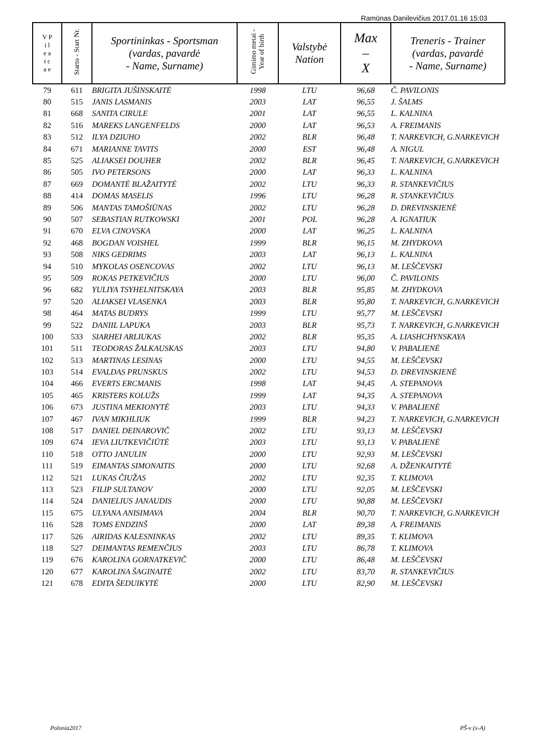Ramūnas Danilevičius 2017.01.16 15:03
| V P i l e a t c a e | Starto - Start Nr. | Sportininkas - Sportsman (vardas, pavardė - Name, Surname) | Gimimo metai - Year of birth | Valstybė Nation | Max – X | Treneris - Trainer (vardas, pavardė - Name, Surname) |
| --- | --- | --- | --- | --- | --- | --- |
| 79 | 611 | BRIGITA JUŠINSKAITĖ | 1998 | LTU | 96,68 | Č. PAVILONIS |
| 80 | 515 | JANIS LASMANIS | 2003 | LAT | 96,55 | J. ŠALMS |
| 81 | 668 | SANITA CIRULE | 2001 | LAT | 96,55 | L. KALNINA |
| 82 | 516 | MAREKS LANGENFELDS | 2000 | LAT | 96,53 | A. FREIMANIS |
| 83 | 512 | ILYA DZIUHO | 2002 | BLR | 96,48 | T. NARKEVICH, G.NARKEVICH |
| 84 | 671 | MARIANNE TAVITS | 2000 | EST | 96,48 | A. NIGUL |
| 85 | 525 | ALIAKSEI DOUHER | 2002 | BLR | 96,45 | T. NARKEVICH, G.NARKEVICH |
| 86 | 505 | IVO PETERSONS | 2000 | LAT | 96,33 | L. KALNINA |
| 87 | 669 | DOMANTĖ BLAŽAITYTĖ | 2002 | LTU | 96,33 | R. STANKEVIČIUS |
| 88 | 414 | DOMAS MASELIS | 1996 | LTU | 96,28 | R. STANKEVIČIUS |
| 89 | 506 | MANTAS TAMOŠIŪNAS | 2002 | LTU | 96,28 | D. DREVINSKIENĖ |
| 90 | 507 | SEBASTIAN RUTKOWSKI | 2001 | POL | 96,28 | A. IGNATIUK |
| 91 | 670 | ELVA CINOVSKA | 2000 | LAT | 96,25 | L. KALNINA |
| 92 | 468 | BOGDAN VOISHEL | 1999 | BLR | 96,15 | M. ZHYDKOVA |
| 93 | 508 | NIKS GEDRIMS | 2003 | LAT | 96,13 | L. KALNINA |
| 94 | 510 | MYKOLAS OSENCOVAS | 2002 | LTU | 96,13 | M. LEŠČEVSKI |
| 95 | 509 | ROKAS PETKEVIČIUS | 2000 | LTU | 96,00 | Č. PAVILONIS |
| 96 | 682 | YULIYA TSYHELNITSKAYA | 2003 | BLR | 95,85 | M. ZHYDKOVA |
| 97 | 520 | ALIAKSEI VLASENKA | 2003 | BLR | 95,80 | T. NARKEVICH, G.NARKEVICH |
| 98 | 464 | MATAS BUDRYS | 1999 | LTU | 95,77 | M. LEŠČEVSKI |
| 99 | 522 | DANIIL LAPUKA | 2003 | BLR | 95,73 | T. NARKEVICH, G.NARKEVICH |
| 100 | 533 | SIARHEI ARLIUKAS | 2002 | BLR | 95,35 | A. LIASHCHYNSKAYA |
| 101 | 511 | TEODORAS ŽALKAUSKAS | 2003 | LTU | 94,80 | V. PABALIENĖ |
| 102 | 513 | MARTINAS LESINAS | 2000 | LTU | 94,55 | M. LEŠČEVSKI |
| 103 | 514 | EVALDAS PRUNSKUS | 2002 | LTU | 94,53 | D. DREVINSKIENĖ |
| 104 | 466 | EVERTS ERCMANIS | 1998 | LAT | 94,45 | A. STEPANOVA |
| 105 | 465 | KRISTERS KOLUŽS | 1999 | LAT | 94,35 | A. STEPANOVA |
| 106 | 673 | JUSTINA MEKIONYTĖ | 2003 | LTU | 94,33 | V. PABALIENĖ |
| 107 | 467 | IVAN MIKHLIUK | 1999 | BLR | 94,23 | T. NARKEVICH, G.NARKEVICH |
| 108 | 517 | DANIEL DEINAROVIČ | 2002 | LTU | 93,13 | M. LEŠČEVSKI |
| 109 | 674 | IEVA LIUTKEVIČIŪTĖ | 2003 | LTU | 93,13 | V. PABALIENĖ |
| 110 | 518 | OTTO JANULIN | 2000 | LTU | 92,93 | M. LEŠČEVSKI |
| 111 | 519 | EIMANTAS SIMONAITIS | 2000 | LTU | 92,68 | A. DŽENKAITYTĖ |
| 112 | 521 | LUKAS ČIUŽAS | 2002 | LTU | 92,35 | T. KLIMOVA |
| 113 | 523 | FILIP SULTANOV | 2000 | LTU | 92,05 | M. LEŠČEVSKI |
| 114 | 524 | DANIELIUS JANAUDIS | 2000 | LTU | 90,88 | M. LEŠČEVSKI |
| 115 | 675 | ULYANA ANISIMAVA | 2004 | BLR | 90,70 | T. NARKEVICH, G.NARKEVICH |
| 116 | 528 | TOMS ENDZINŠ | 2000 | LAT | 89,38 | A. FREIMANIS |
| 117 | 526 | AIRIDAS KALESNINKAS | 2002 | LTU | 89,35 | T. KLIMOVA |
| 118 | 527 | DEIMANTAS REMENČIUS | 2003 | LTU | 86,78 | T. KLIMOVA |
| 119 | 676 | KAROLINA GORNATKEVIČ | 2000 | LTU | 86,48 | M. LEŠČEVSKI |
| 120 | 677 | KAROLINA ŠAGINAITĖ | 2002 | LTU | 83,70 | R. STANKEVIČIUS |
| 121 | 678 | EDITA ŠEDUIKYTĖ | 2000 | LTU | 82,90 | M. LEŠČEVSKI |
Polonia2017 PŠ-v (x-A)